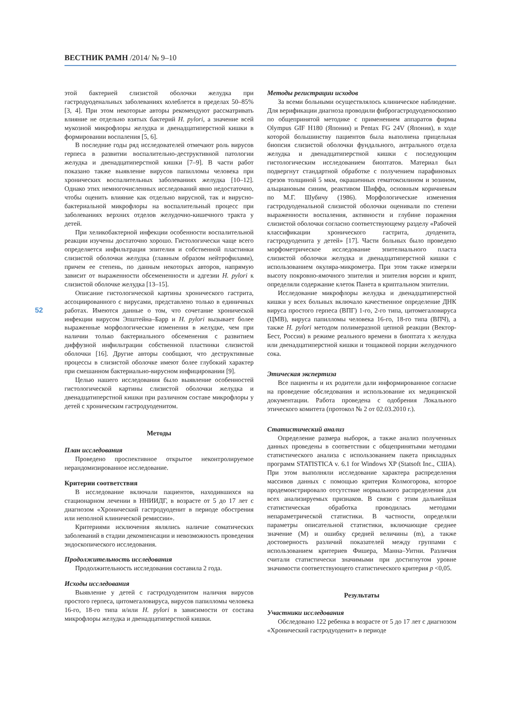ВЕСТНИК РАМН /2014/ № 9–10
52
этой бактерией слизистой оболочки желудка при гастродуоденальных заболеваниях колеблется в пределах 50–85% [3, 4]. При этом некоторые авторы рекомендуют рассматривать влияние не отдельно взятых бактерий H. pylori, а значение всей мукозной микрофлоры желудка и двенадцатиперстной кишки в формировании воспаления [5, 6].
В последние годы ряд исследователей отмечают роль вирусов герпеса в развитии воспалительно-деструктивной патологии желудка и двенадцатиперстной кишки [7–9]. В части работ показано также выявление вирусов папилломы человека при хронических воспалительных заболеваниях желудка [10–12]. Однако этих немногочисленных исследований явно недостаточно, чтобы оценить влияние как отдельно вирусной, так и вирусно-бактериальной микрофлоры на воспалительный процесс при заболеваниях верхних отделов желудочно-кишечного тракта у детей.
При хеликобактерной инфекции особенности воспалительной реакции изучены достаточно хорошо. Гистологически чаще всего определяется инфильтрация эпителия и собственной пластинки слизистой оболочки желудка (главным образом нейтрофилами), причем ее степень, по данным некоторых авторов, напрямую зависит от выраженности обсемененности и адгезии H. pylori к слизистой оболочке желудка [13–15].
Описание гистологической картины хронического гастрита, ассоциированного с вирусами, представлено только в единичных работах. Имеются данные о том, что сочетание хронической инфекции вирусом Эпштейна–Барр и H. pylori вызывает более выраженные морфологические изменения в желудке, чем при наличии только бактериального обсеменения с развитием диффузной инфильтрации собственной пластинки слизистой оболочки [16]. Другие авторы сообщают, что деструктивные процессы в слизистой оболочке имеют более глубокий характер при смешанном бактериально-вирусном инфицировании [9].
Целью нашего исследования было выявление особенностей гистологической картины слизистой оболочки желудка и двенадцатиперстной кишки при различном составе микрофлоры у детей с хроническим гастродуоденитом.
Методы
План исследования
Проведено проспективное открытое неконтролируемое нерандомизированное исследование.
Критерии соответствия
В исследование включали пациентов, находившихся на стационарном лечении в ННИИДГ, в возрасте от 5 до 17 лет с диагнозом «Хронический гастродуоденит в периоде обострения или неполной клинической ремиссии».
Критериями исключения являлись наличие соматических заболеваний в стадии декомпенсации и невозможность проведения эндоскопического исследования.
Продолжительность исследования
Продолжительность исследования составила 2 года.
Исходы исследования
Выявление у детей с гастродуоденитом наличия вирусов простого герпеса, цитомегаловируса, вирусов папилломы человека 16-го, 18-го типа и/или H. pylori в зависимости от состава микрофлоры желудка и двенадцатиперстной кишки.
Методы регистрации исходов
За всеми больными осуществлялось клиническое наблюдение. Для верификации диагноза проводили фиброгастродуоденоскопию по общепринятой методике с применением аппаратов фирмы Olympus GIF H180 (Япония) и Pentax FG 24V (Япония), в ходе которой большинству пациентов была выполнена прицельная биопсия слизистой оболочки фундального, антрального отдела желудка и двенадцатиперстной кишки с последующим гистологическим исследованием биоптатов. Материал был подвергнут стандартной обработке с получением парафиновых срезов толщиной 5 мкм, окрашенных гематоксилином и эозином, альциановым синим, реактивом Шиффа, основным коричневым по М.Г. Шубичу (1986). Морфологические изменения гастродуоденальной слизистой оболочки оценивали по степени выраженности воспаления, активности и глубине поражения слизистой оболочки согласно соответствующему разделу «Рабочей классификации хронического гастрита, дуоденита, гастродуоденита у детей» [17]. Части больных было проведено морфометрическое исследование эпителиального пласта слизистой оболочки желудка и двенадцатиперстной кишки с использованием окуляра-микрометра. При этом также измеряли высоту покровно-ямочного эпителия и эпителия ворсин и крипт, определяли содержание клеток Панета в криптальном эпителии.
Исследование микрофлоры желудка и двенадцатиперстной кишки у всех больных включало качественное определение ДНК вируса простого герпеса (ВПГ) 1-го, 2-го типа, цитомегаловируса (ЦМВ), вируса папилломы человека 16-го, 18-го типа (ВПЧ), а также H. pylori методом полимеразной цепной реакции (Вектор-Бест, Россия) в режиме реального времени в биоптата х желудка или двенадцатиперстной кишки и тощаковой порции желудочного сока.
Этическая экспертиза
Все пациенты и их родители дали информированное согласие на проведение обследования и использование их медицинской документации. Работа проведена с одобрения Локального этического комитета (протокол № 2 от 02.03.2010 г.).
Статистический анализ
Определение размера выборок, а также анализ полученных данных проведены в соответствии с общепринятыми методами статистического анализа с использованием пакета прикладных программ STATISTICA v. 6.1 for Windows XP (Statsoft Inc., США). При этом выполняли исследование характера распределения массивов данных с помощью критерия Колмогорова, которое продемонстрировало отсутствие нормального распределения для всех анализируемых признаков. В связи с этим дальнейшая статистическая обработка проводилась методами непараметрической статистики. В частности, определяли параметры описательной статистики, включающие среднее значение (M) и ошибку средней величины (m), а также достоверность различий показателей между группами с использованием критериев Фишера, Манна–Уитни. Различия считали статистически значимыми при достигнутом уровне значимости соответствующего статистического критерия p <0,05.
Результаты
Участники исследования
Обследовано 122 ребенка в возрасте от 5 до 17 лет с диагнозом «Хронический гастродуоденит» в периоде